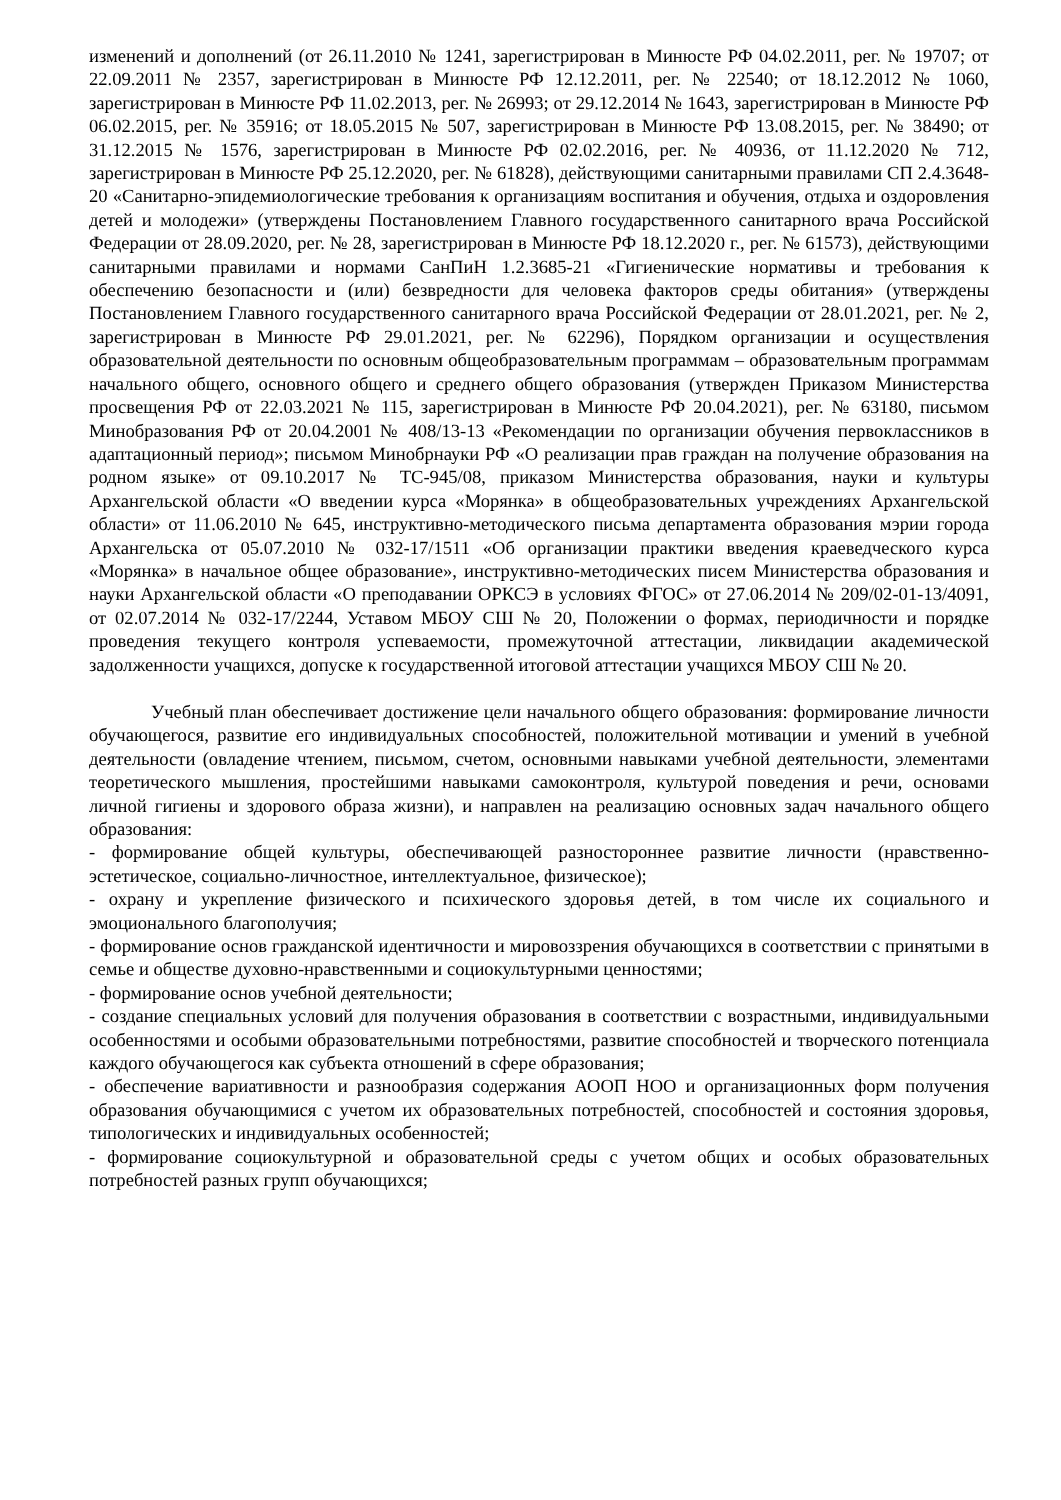изменений и дополнений (от 26.11.2010 № 1241, зарегистрирован в Минюсте РФ 04.02.2011, рег. № 19707; от 22.09.2011 № 2357, зарегистрирован в Минюсте РФ 12.12.2011, рег. № 22540; от 18.12.2012 № 1060, зарегистрирован в Минюсте РФ 11.02.2013, рег. № 26993; от 29.12.2014 № 1643, зарегистрирован в Минюсте РФ 06.02.2015, рег. № 35916; от 18.05.2015 № 507, зарегистрирован в Минюсте РФ 13.08.2015, рег. № 38490; от 31.12.2015 № 1576, зарегистрирован в Минюсте РФ 02.02.2016, рег. № 40936, от 11.12.2020 № 712, зарегистрирован в Минюсте РФ 25.12.2020, рег. № 61828), действующими санитарными правилами СП 2.4.3648-20 «Санитарно-эпидемиологические требования к организациям воспитания и обучения, отдыха и оздоровления детей и молодежи» (утверждены Постановлением Главного государственного санитарного врача Российской Федерации от 28.09.2020, рег. № 28, зарегистрирован в Минюсте РФ 18.12.2020 г., рег. № 61573), действующими санитарными правилами и нормами СанПиН 1.2.3685-21 «Гигиенические нормативы и требования к обеспечению безопасности и (или) безвредности для человека факторов среды обитания» (утверждены Постановлением Главного государственного санитарного врача Российской Федерации от 28.01.2021, рег. № 2, зарегистрирован в Минюсте РФ 29.01.2021, рег. № 62296), Порядком организации и осуществления образовательной деятельности по основным общеобразовательным программам – образовательным программам начального общего, основного общего и среднего общего образования (утвержден Приказом Министерства просвещения РФ от 22.03.2021 № 115, зарегистрирован в Минюсте РФ 20.04.2021), рег. № 63180, письмом Минобразования РФ от 20.04.2001 № 408/13-13 «Рекомендации по организации обучения первоклассников в адаптационный период»; письмом Минобрнауки РФ «О реализации прав граждан на получение образования на родном языке» от 09.10.2017 № ТС-945/08, приказом Министерства образования, науки и культуры Архангельской области «О введении курса «Морянка» в общеобразовательных учреждениях Архангельской области» от 11.06.2010 № 645, инструктивно-методического письма департамента образования мэрии города Архангельска от 05.07.2010 № 032-17/1511 «Об организации практики введения краеведческого курса «Морянка» в начальное общее образование», инструктивно-методических писем Министерства образования и науки Архангельской области «О преподавании ОРКСЭ в условиях ФГОС» от 27.06.2014 № 209/02-01-13/4091, от 02.07.2014 № 032-17/2244, Уставом МБОУ СШ № 20, Положении о формах, периодичности и порядке проведения текущего контроля успеваемости, промежуточной аттестации, ликвидации академической задолженности учащихся, допуске к государственной итоговой аттестации учащихся МБОУ СШ № 20.
Учебный план обеспечивает достижение цели начального общего образования: формирование личности обучающегося, развитие его индивидуальных способностей, положительной мотивации и умений в учебной деятельности (овладение чтением, письмом, счетом, основными навыками учебной деятельности, элементами теоретического мышления, простейшими навыками самоконтроля, культурой поведения и речи, основами личной гигиены и здорового образа жизни), и направлен на реализацию основных задач начального общего образования:
- формирование общей культуры, обеспечивающей разностороннее развитие личности (нравственно-эстетическое, социально-личностное, интеллектуальное, физическое);
- охрану и укрепление физического и психического здоровья детей, в том числе их социального и эмоционального благополучия;
- формирование основ гражданской идентичности и мировоззрения обучающихся в соответствии с принятыми в семье и обществе духовно-нравственными и социокультурными ценностями;
- формирование основ учебной деятельности;
- создание специальных условий для получения образования в соответствии с возрастными, индивидуальными особенностями и особыми образовательными потребностями, развитие способностей и творческого потенциала каждого обучающегося как субъекта отношений в сфере образования;
- обеспечение вариативности и разнообразия содержания АООП НОО и организационных форм получения образования обучающимися с учетом их образовательных потребностей, способностей и состояния здоровья, типологических и индивидуальных особенностей;
- формирование социокультурной и образовательной среды с учетом общих и особых образовательных потребностей разных групп обучающихся;